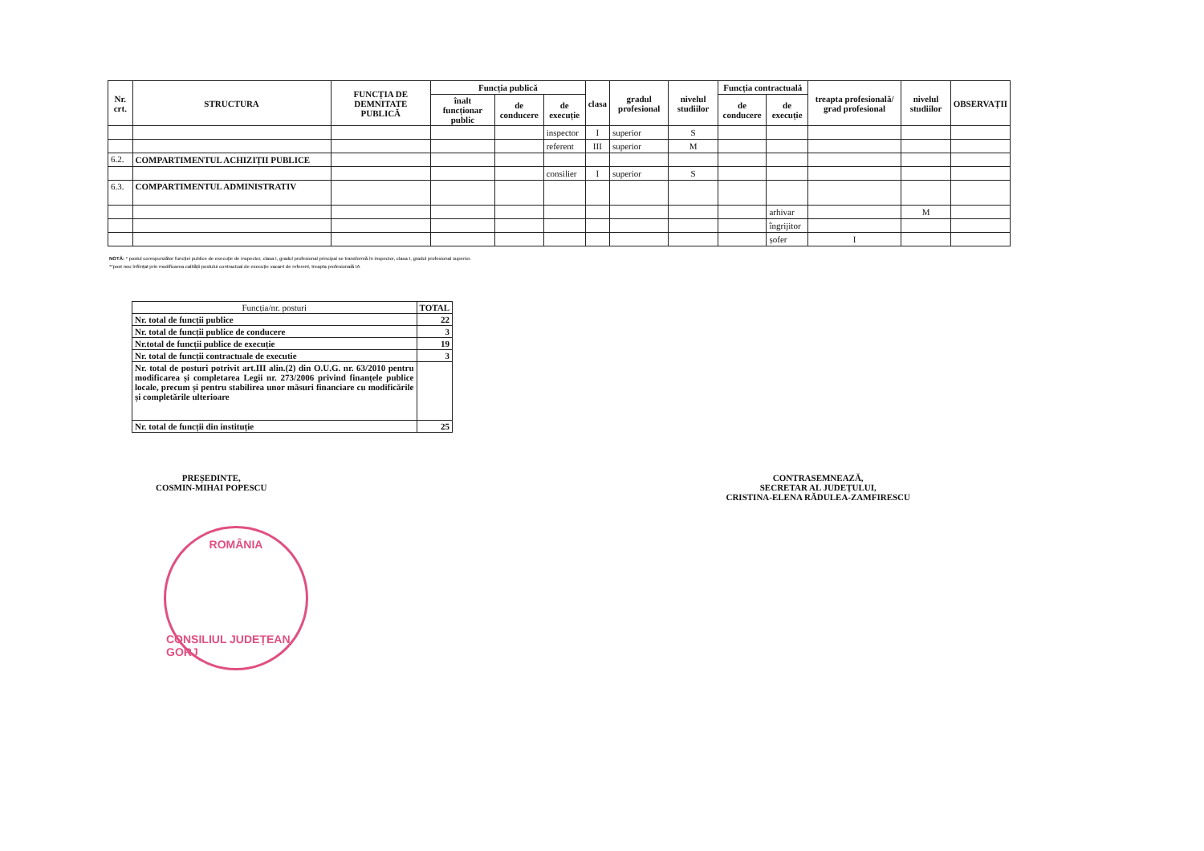| Nr. crt. | STRUCTURA | FUNCȚIA DE DEMNITATE PUBLICĂ | Funcția publică | | | clasa | gradul profesional | nivelul studiilor | Funcția contractuală | | treapta profesională/ grad profesional | nivelul studiilor | OBSERVAȚII |
| --- | --- | --- | --- | --- | --- | --- | --- | --- | --- | --- | --- | --- | --- |
| | | | înalt funcționar public | de conducere | de execuție | | | | de conducere | de execuție | | | |
| | | | | | inspector | I | superior | S | | | | | |
| | | | | | referent | III | superior | M | | | | | |
| 6.2. | COMPARTIMENTUL ACHIZIȚII PUBLICE | | | | | | | | | | | | |
| | | | | | consilier | I | superior | S | | | | | |
| 6.3. | COMPARTIMENTUL ADMINISTRATIV | | | | | | | | | | | | |
| | | | | | | | | | | arhivar | | M | |
| | | | | | | | | | | îngrijitor | | | |
| | | | | | | | | | | șofer | I | | |
NOTĂ: * postul corespunzător funcției publice de execuție de inspector, clasa I, gradul profesional principal se transformă în inspector, clasa I, gradul profesional superior.
**post nou înființat prin modificarea calității postului contractual de execuție vacant de referent, treapta profesională IA
| Funcția/nr. posturi | TOTAL |
| --- | --- |
| Nr. total de funcții publice | 22 |
| Nr. total de funcții publice de conducere | 3 |
| Nr.total de funcții publice de execuție | 19 |
| Nr. total de funcții contractuale de executie | 3 |
| Nr. total de posturi potrivit art.III alin.(2) din O.U.G. nr. 63/2010 pentru modificarea și completarea Legii nr. 273/2006 privind finanțele publice locale, precum și pentru stabilirea unor măsuri financiare cu modificările și completările ulterioare | |
| Nr. total de funcții din instituție | 25 |
PREȘEDINTE,
COSMIN-MIHAI POPESCU
CONTRASEMNEAZĂ,
SECRETAR AL JUDEȚULUI,
CRISTINA-ELENA RĂDULEA-ZAMFIRESCU
ROMÂNIA
CONSILIUL JUDEȚEAN GORJ